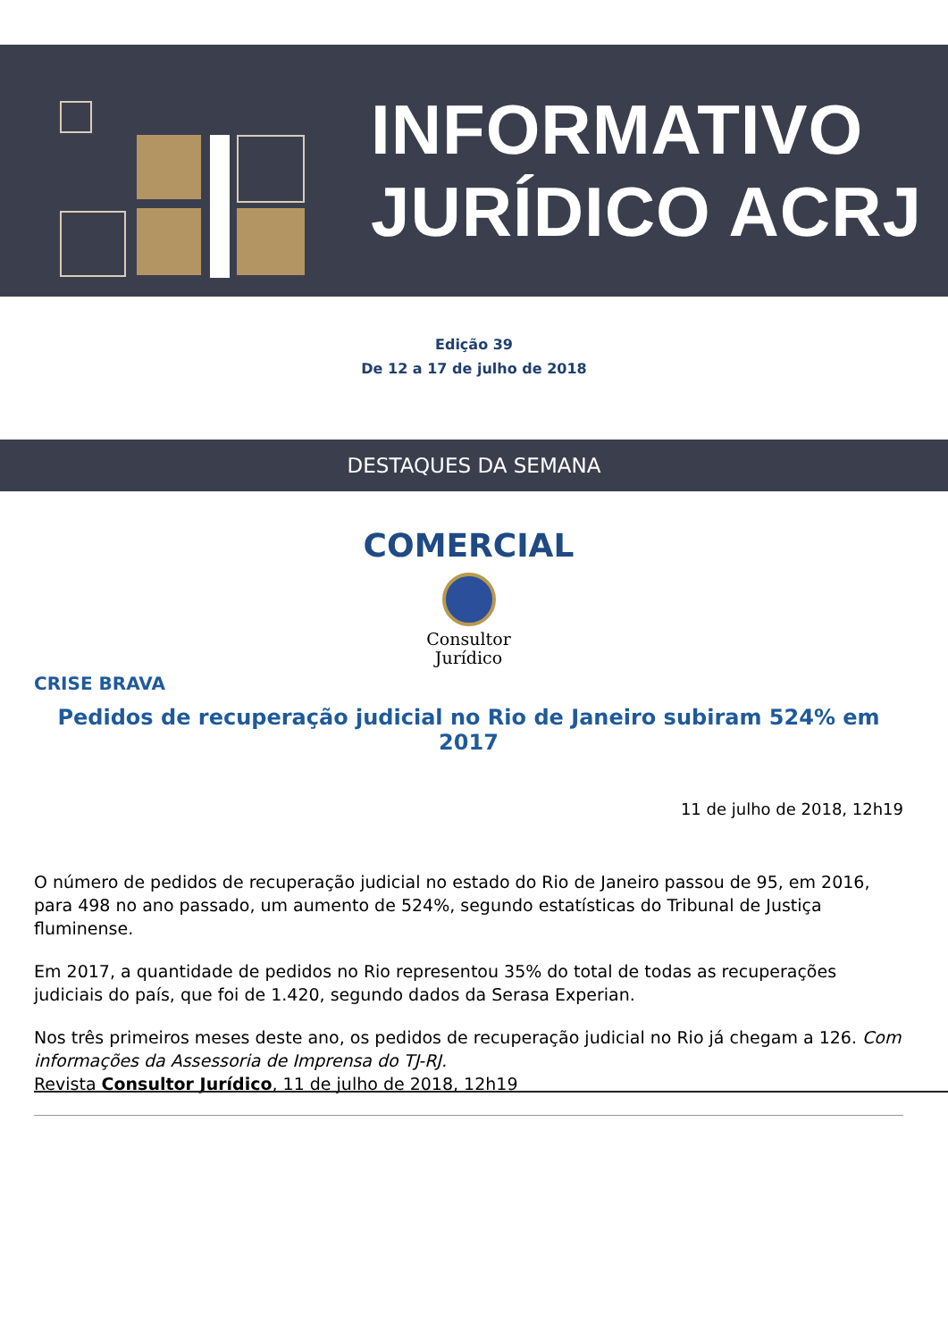INFORMATIVO
JURÍDICO ACRJ
Edição 39
De 12 a 17 de julho de 2018
DESTAQUES DA SEMANA
COMERCIAL
Consultor
Jurídico
CRISE BRAVA
Pedidos de recuperação judicial no Rio de Janeiro subiram 524% em 2017
11 de julho de 2018, 12h19
O número de pedidos de recuperação judicial no estado do Rio de Janeiro passou de 95, em 2016, para 498 no ano passado, um aumento de 524%, segundo estatísticas do Tribunal de Justiça fluminense.
Em 2017, a quantidade de pedidos no Rio representou 35% do total de todas as recuperações judiciais do país, que foi de 1.420, segundo dados da Serasa Experian.
Nos três primeiros meses deste ano, os pedidos de recuperação judicial no Rio já chegam a 126. Com informações da Assessoria de Imprensa do TJ-RJ.
Revista Consultor Jurídico, 11 de julho de 2018, 12h19